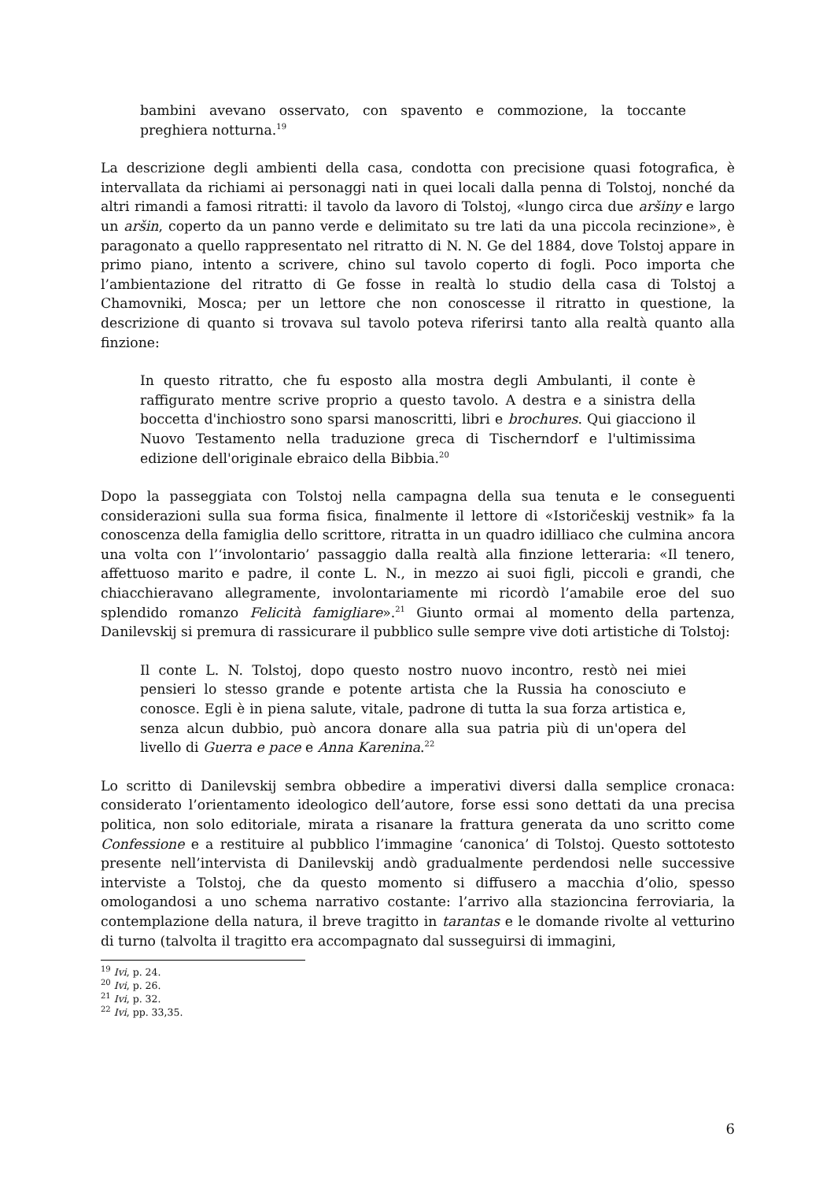bambini avevano osservato, con spavento e commozione, la toccante preghiera notturna.<sup>19</sup>
La descrizione degli ambienti della casa, condotta con precisione quasi fotografica, è intervallata da richiami ai personaggi nati in quei locali dalla penna di Tolstoj, nonché da altri rimandi a famosi ritratti: il tavolo da lavoro di Tolstoj, «lungo circa due aršiny e largo un aršin, coperto da un panno verde e delimitato su tre lati da una piccola recinzione», è paragonato a quello rappresentato nel ritratto di N. N. Ge del 1884, dove Tolstoj appare in primo piano, intento a scrivere, chino sul tavolo coperto di fogli. Poco importa che l’ambientazione del ritratto di Ge fosse in realtà lo studio della casa di Tolstoj a Chamovniki, Mosca; per un lettore che non conoscesse il ritratto in questione, la descrizione di quanto si trovava sul tavolo poteva riferirsi tanto alla realtà quanto alla finzione:
In questo ritratto, che fu esposto alla mostra degli Ambulanti, il conte è raffigurato mentre scrive proprio a questo tavolo. A destra e a sinistra della boccetta d'inchiostro sono sparsi manoscritti, libri e brochures. Qui giacciono il Nuovo Testamento nella traduzione greca di Tischerndorf e l'ultimissima edizione dell'originale ebraico della Bibbia.<sup>20</sup>
Dopo la passeggiata con Tolstoj nella campagna della sua tenuta e le conseguenti considerazioni sulla sua forma fisica, finalmente il lettore di «Istoričeskij vestnik» fa la conoscenza della famiglia dello scrittore, ritratta in un quadro idilliaco che culmina ancora una volta con l’‘involontario’ passaggio dalla realtà alla finzione letteraria: «Il tenero, affettuoso marito e padre, il conte L. N., in mezzo ai suoi figli, piccoli e grandi, che chiacchieravano allegramente, involontariamente mi ricordò l’amabile eroe del suo splendido romanzo Felicità famigliare».<sup>21</sup> Giunto ormai al momento della partenza, Danilevskij si premura di rassicurare il pubblico sulle sempre vive doti artistiche di Tolstoj:
Il conte L. N. Tolstoj, dopo questo nostro nuovo incontro, restò nei miei pensieri lo stesso grande e potente artista che la Russia ha conosciuto e conosce. Egli è in piena salute, vitale, padrone di tutta la sua forza artistica e, senza alcun dubbio, può ancora donare alla sua patria più di un'opera del livello di Guerra e pace e Anna Karenina.<sup>22</sup>
Lo scritto di Danilevskij sembra obbedire a imperativi diversi dalla semplice cronaca: considerato l’orientamento ideologico dell’autore, forse essi sono dettati da una precisa politica, non solo editoriale, mirata a risanare la frattura generata da uno scritto come Confessione e a restituire al pubblico l’immagine ‘canonica’ di Tolstoj. Questo sottotesto presente nell’intervista di Danilevskij andò gradualmente perdendosi nelle successive interviste a Tolstoj, che da questo momento si diffusero a macchia d’olio, spesso omologandosi a uno schema narrativo costante: l’arrivo alla stazioncina ferroviaria, la contemplazione della natura, il breve tragitto in tarantas e le domande rivolte al vetturino di turno (talvolta il tragitto era accompagnato dal susseguirsi di immagini,
<sup>19</sup> Ivi, p. 24.
<sup>20</sup> Ivi, p. 26.
<sup>21</sup> Ivi, p. 32.
<sup>22</sup> Ivi, pp. 33,35.
6